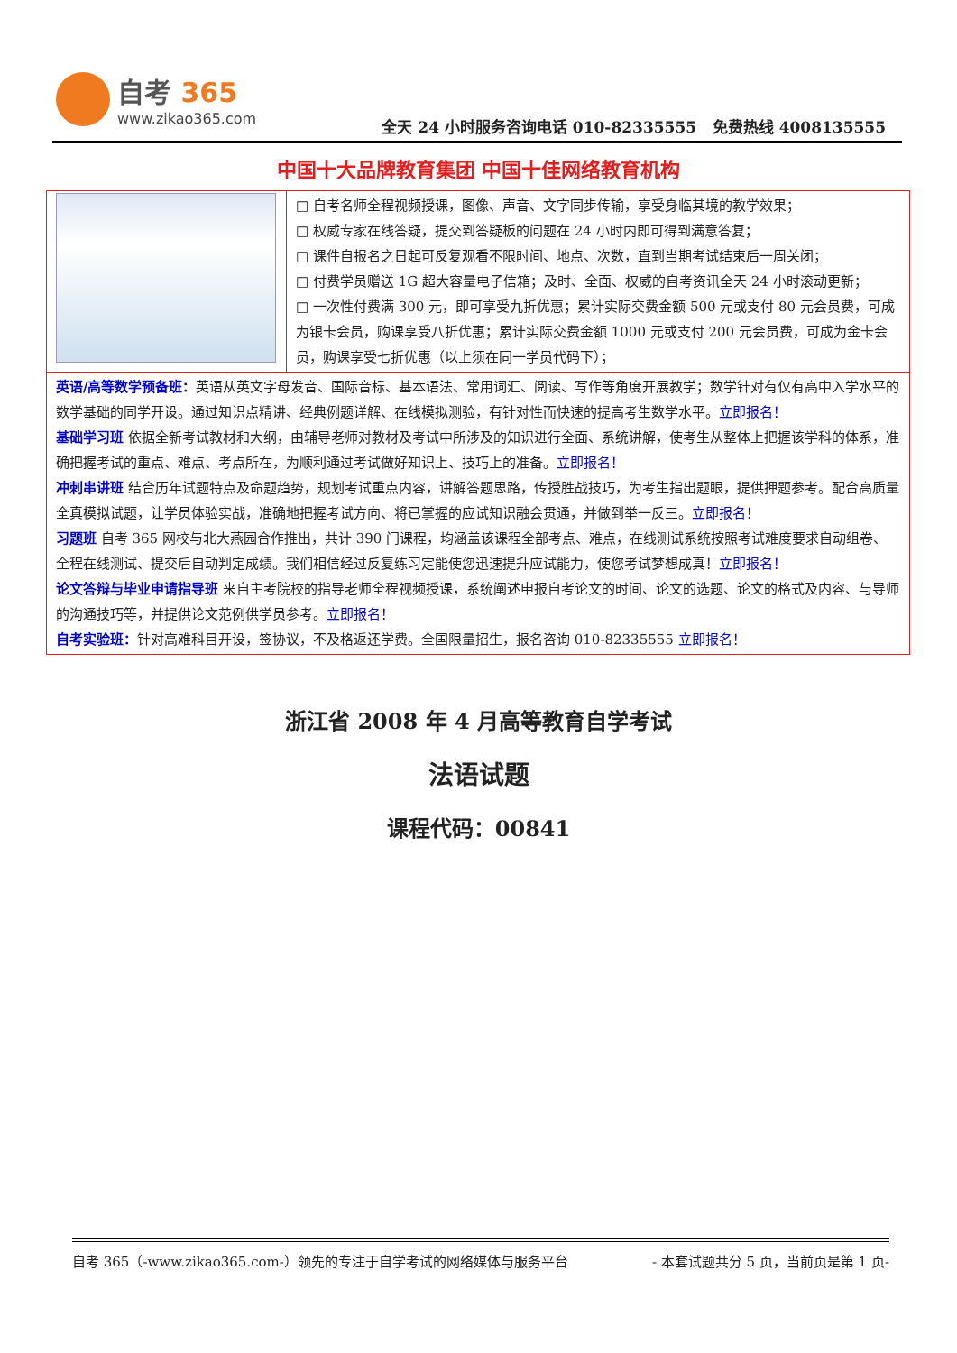自考 365
www.zikao365.com
全天 24 小时服务咨询电话 010-82335555 免费热线 4008135555
中国十大品牌教育集团 中国十佳网络教育机构
| | □ 自考名师全程视频授课，图像、声音、文字同步传输，享受身临其境的教学效果； □ 权威专家在线答疑，提交到答疑板的问题在 24 小时内即可得到满意答复； □ 课件自报名之日起可反复观看不限时间、地点、次数，直到当期考试结束后一周关闭； □ 付费学员赠送 1G 超大容量电子信箱；及时、全面、权威的自考资讯全天 24 小时滚动更新； □ 一次性付费满 300 元，即可享受九折优惠；累计实际交费金额 500 元或支付 80 元会员费，可成为银卡会员，购课享受八折优惠；累计实际交费金额 1000 元或支付 200 元会员费，可成为金卡会员，购课享受七折优惠（以上须在同一学员代码下）； |
| 英语/高等数学预备班： 英语从英文字母发音、国际音标、基本语法、常用词汇、阅读、写作等角度开展教学；数学针对有仅有高中入学水平的数学基础的同学开设。通过知识点精讲、经典例题详解、在线模拟测验，有针对性而快速的提高考生数学水平。 立即报名！ 基础学习班 依据全新考试教材和大纲，由辅导老师对教材及考试中所涉及的知识进行全面、系统讲解，使考生从整体上把握该学科的体系，准确把握考试的重点、难点、考点所在，为顺利通过考试做好知识上、技巧上的准备。 立即报名！ 冲刺串讲班 结合历年试题特点及命题趋势，规划考试重点内容，讲解答题思路，传授胜战技巧，为考生指出题眼，提供押题参考。配合高质量全真模拟试题，让学员体验实战，准确地把握考试方向、将已掌握的应试知识融会贯通，并做到举一反三。 立即报名！ 习题班 自考 365 网校与北大燕园合作推出，共计 390 门课程，均涵盖该课程全部考点、难点，在线测试系统按照考试难度要求自动组卷、全程在线测试、提交后自动判定成绩。我们相信经过反复练习定能使您迅速提升应试能力，使您考试梦想成真！ 立即报名！ 论文答辩与毕业申请指导班 来自主考院校的指导老师全程视频授课，系统阐述申报自考论文的时间、论文的选题、论文的格式及内容、与导师的沟通技巧等，并提供论文范例供学员参考。 立即报名！ 自考实验班： 针对高难科目开设，签协议，不及格返还学费。全国限量招生，报名咨询 010-82335555 立即报名！ | |
浙江省 2008 年 4 月高等教育自学考试
法语试题
课程代码：00841
自考 365（-www.zikao365.com-）领先的专注于自学考试的网络媒体与服务平台 - 本套试题共分 5 页，当前页是第 1 页-